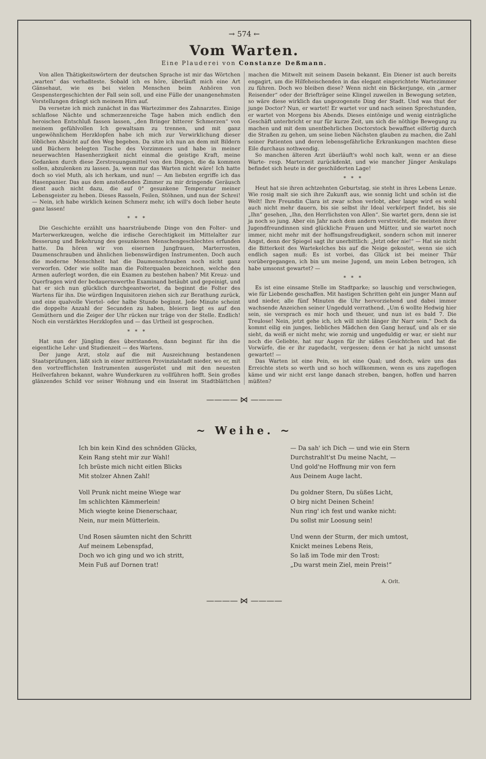→ 574 ←
Vom Warten.
Eine Plauderei von Constanze Deßmann.
Von allen Thätigkeitswörtern der deutschen Sprache ist mir das Wörtchen „warten“ das verhaßteste. Sobald ich es höre, überläuft mich eine Art Gänsehaut, wie es bei vielen Menschen beim Anhören von Gespenstergeschichten der Fall sein soll, und eine Fülle der unangenehmsten Vorstellungen drängt sich meinem Hirn auf.
Da versetze ich mich zunächst in das Wartezimmer des Zahnarztes. Einige schlaflose Nächte und schmerzenreiche Tage haben mich endlich den heroischen Entschluß fassen lassen, „den Bringer bitterer Schmerzen“ von meinem gefühlvollen Ich gewaltsam zu trennen, und mit ganz ungewöhnlichem Herzklopfen habe ich mich zur Verwirklichung dieser löblichen Absicht auf den Weg begeben. Da sitze ich nun an dem mit Bildern und Büchern belegten Tische des Vorzimmers und habe in meiner neuerwachten Hasenherzigkeit nicht einmal die geistige Kraft, meine Gedanken durch diese Zerstreuungsmittel von den Dingen, die da kommen sollen, abzulenken zu lassen. Ja, wenn nur das Warten nicht wäre! Ich hatte doch so viel Muth, als ich herkam, und nun! — Am liebsten ergriffe ich das Hasenpanier. Das aus dem anstoßenden Zimmer zu mir dringende Geräusch dient auch nicht dazu, die auf 0° gesunkene Temperatur meiner Lebensgeister zu heben. Dieses Rasseln, Feilen, Stöhnen, und nun der Schrei! — Nein, ich habe wirklich keinen Schmerz mehr, ich will's doch lieber heute ganz lassen!
* * *
Die Geschichte erzählt uns haarsträubende Dinge von den Folter- und Marterwerkzeugen, welche die irdische Gerechtigkeit im Mittelalter zur Besserung und Bekehrung des gesunkenen Menschengeschlechtes erfunden hatte. Da hören wir von eisernen Jungfrauen, Marterrosten, Daumenschrauben und ähnlichen liebenswürdigen Instrumenten. Doch auch die moderne Menschheit hat die Daumenschrauben noch nicht ganz verworfen. Oder wie sollte man die Folterqualen bezeichnen, welche den Armen auferlegt worden, die ein Examen zu bestehen haben? Mit Kreuz- und Querfragen wird der bedauernswerthe Examinand betäubt und gepeinigt, und hat er sich nun glücklich durchgeantwortet, da beginnt die Folter des Wartens für ihn. Die würdigen Inquisitoren ziehen sich zur Berathung zurück, und eine qualvolle Viertel- oder halbe Stunde beginnt. Jede Minute scheint die doppelte Anzahl der Secunden zu haben, bleiern liegt es auf den Gemüthern und die Zeiger der Uhr rücken nur träge von der Stelle. Endlich! Noch ein verstärktes Herzklopfen und — das Urtheil ist gesprochen.
* * *
Hat nun der Jüngling dies überstanden, dann beginnt für ihn die eigentliche Lehr- und Studienzeit — des Wartens.
Der junge Arzt, stolz auf die mit Auszeichnung bestandenen Staatsprüfungen, läßt sich in einer mittleren Provinzialstadt nieder, wo er, mit den vortrefflichsten Instrumenten ausgerüstet und mit den neuesten Heilverfahren bekannt, wahre Wunderkuren zu vollführen hofft. Sein großes glänzendes Schild vor seiner Wohnung und ein Inserat im Stadtblättchen machen die Mitwelt mit seinem Dasein bekannt. Ein Diener ist auch bereits engagirt, um die Hilfeheischenden in das elegant eingerichtete Wartezimmer zu führen. Doch wo bleiben diese? Wenn nicht ein Bäckerjunge, ein „armer Reisender“ oder der Briefträger seine Klingel zuweilen in Bewegung setzten, so wäre diese wirklich das ungezogenste Ding der Stadt. Und was thut der junge Doctor? Nun, er wartet! Er wartet vor und nach seinen Sprechstunden, er wartet von Morgens bis Abends. Dieses eintönige und wenig einträgliche Geschäft unterbricht er nur für kurze Zeit, um sich die nöthige Bewegung zu machen und mit dem unentbehrlichen Doctorstock bewaffnet eilfertig durch die Straßen zu gehen, um seine lieben Nächsten glauben zu machen, die Zahl seiner Patienten und deren lebensgefährliche Erkrankungen machten diese Eile durchaus nothwendig.
So manchen älteren Arzt überläuft's wohl noch kalt, wenn er an diese Warte- resp. Marterzeit zurückdenkt, und wie mancher Jünger Aeskulaps befindet sich heute in der geschilderten Lage!
* * *
Heut hat sie ihren achtzehnten Geburtstag, sie steht in ihres Lebens Lenze. Wie rosig malt sie sich ihre Zukunft aus, wie sonnig licht und schön ist die Welt! Ihre Freundin Clara ist zwar schon verlobt, aber lange wird es wohl auch nicht mehr dauern, bis sie selbst ihr Ideal verkörpert findet, bis sie „Ihn“ gesehen, „Ihn, den Herrlichsten von Allen“. Sie wartet gern, denn sie ist ja noch so jung. Aber ein Jahr nach dem andern verstreicht, die meisten ihrer Jugendfreundinnen sind glückliche Frauen und Mütter, und sie wartet noch immer, nicht mehr mit der hoffnungsfreudigkeit, sondern schon mit innerer Angst, denn der Spiegel sagt ihr unerbittlich: „Jetzt oder nie!“ — Hat sie nicht die Bitterkeit des Wartekelches bis auf die Neige gekostet, wenn sie sich endlich sagen muß: Es ist vorbei, das Glück ist bei meiner Thür vorübergegangen, ich bin um meine Jugend, um mein Leben betrogen, ich habe umsonst gewartet? —
* * *
Es ist eine einsame Stelle im Stadtparke; so lauschig und verschwiegen, wie für Liebende geschaffen. Mit hastigen Schritten geht ein junger Mann auf und nieder, alle fünf Minuten die Uhr hervorziehend und dabei immer wachsende Anzeichen seiner Ungeduld verrathend. „Um 6 wollte Hedwig hier sein, sie versprach es mir hoch und theuer, und nun ist es bald 7. Die Treulose! Nein, jetzt gehe ich, ich will nicht länger ihr Narr sein.“ Doch da kommt eilig ein junges, liebliches Mädchen den Gang herauf, und als er sie sieht, da weiß er nicht mehr, wie zornig und ungeduldig er war, er sieht nur noch die Geliebte, hat nur Augen für ihr süßes Gesichtchen und hat die Vorwürfe, die er ihr zugedacht, vergessen; denn er hat ja nicht umsonst gewartet! —
Das Warten ist eine Pein, es ist eine Qual; und doch, wäre uns das Erreichte stets so werth und so hoch willkommen, wenn es uns zugeflogen käme und wir nicht erst lange danach streben, bangen, hoffen und harren müßten?
———— ⋈ ————
~ Weihe. ~
Ich bin kein Kind des schnöden Glücks,
Kein Rang steht mir zur Wahl!
Ich brüste mich nicht eitlen Blicks
Mit stolzer Ahnen Zahl!
Voll Prunk nicht meine Wiege war
Im schlichten Kämmerlein!
Mich wiegte keine Dienerschaar,
Nein, nur mein Mütterlein.
Und Rosen säumten nicht den Schritt
Auf meinem Lebenspfad,
Doch wo ich ging und wo ich stritt,
Mein Fuß auf Dornen trat!
— Da sah' ich Dich — und wie ein Stern
Durchstrahlt'st Du meine Nacht, —
Und gold'ne Hoffnung mir von fern
Aus Deinem Auge lacht.
Du goldner Stern, Du süßes Licht,
O birg nicht Deinen Schein!
Nun ring' ich fest und wanke nicht:
Du sollst mir Loosung sein!
Und wenn der Sturm, der mich umtost,
Knickt meines Lebens Reis,
So laß im Tode mir den Trost:
„Du warst mein Ziel, mein Preis!“
A. Orlt.
———— ⋈ ————